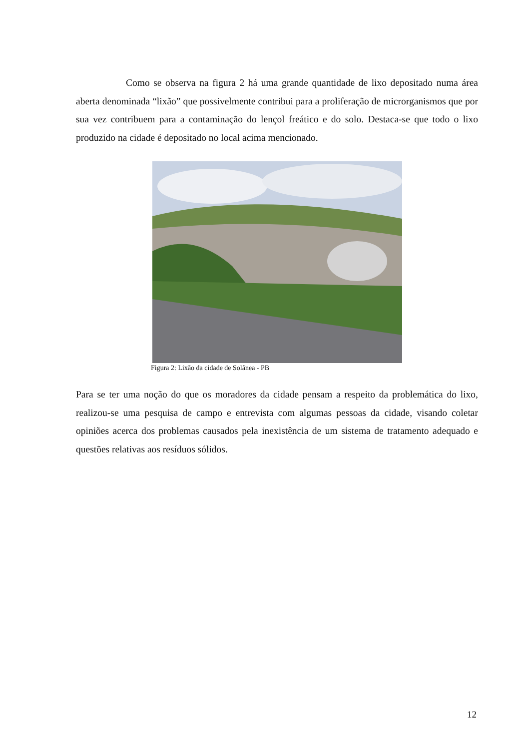Como se observa na figura 2 há uma grande quantidade de lixo depositado numa área aberta denominada “lixão” que possivelmente contribui para a proliferação de microrganismos que por sua vez contribuem para a contaminação do lençol freático e do solo. Destaca-se que todo o lixo produzido na cidade é depositado no local acima mencionado.
Figura 2: Lixão da cidade de Solânea - PB
Para se ter uma noção do que os moradores da cidade pensam a respeito da problemática do lixo, realizou-se uma pesquisa de campo e entrevista com algumas pessoas da cidade, visando coletar opiniões acerca dos problemas causados pela inexistência de um sistema de tratamento adequado e questões relativas aos resíduos sólidos.
12